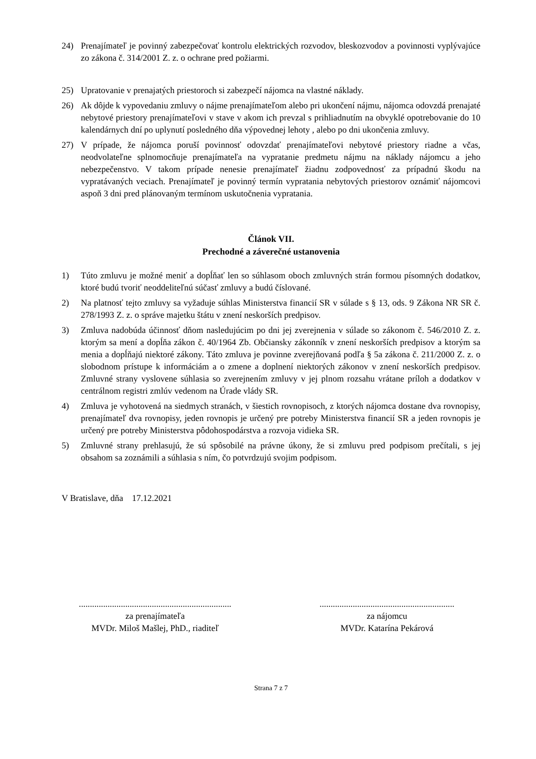24) Prenajímateľ je povinný zabezpečovať kontrolu elektrických rozvodov, bleskozvodov a povinnosti vyplývajúce zo zákona č. 314/2001 Z. z. o ochrane pred požiarmi.
25) Upratovanie v prenajatých priestoroch si zabezpečí nájomca na vlastné náklady.
26) Ak dôjde k vypovedaniu zmluvy o nájme prenajímateľom alebo pri ukončení nájmu, nájomca odovzdá prenajaté nebytové priestory prenajímateľovi v stave v akom ich prevzal s prihliadnutím na obvyklé opotrebovanie do 10 kalendárnych dní po uplynutí posledného dňa výpovednej lehoty , alebo po dni ukončenia zmluvy.
27) V prípade, že nájomca poruší povinnosť odovzdať prenajímateľovi nebytové priestory riadne a včas, neodvolateľne splnomocňuje prenajímateľa na vypratanie predmetu nájmu na náklady nájomcu a jeho nebezpečenstvo. V takom prípade nenesie prenajímateľ žiadnu zodpovednosť za prípadnú škodu na vypratávaných veciach. Prenajímateľ je povinný termín vypratania nebytových priestorov oznámiť nájomcovi aspoň 3 dni pred plánovaným termínom uskutočnenia vypratania.
Článok VII.
Prechodné a záverečné ustanovenia
1) Túto zmluvu je možné meniť a dopĺňať len so súhlasom oboch zmluvných strán formou písomných dodatkov, ktoré budú tvoriť neoddeliteľnú súčasť zmluvy a budú číslované.
2) Na platnosť tejto zmluvy sa vyžaduje súhlas Ministerstva financií SR v súlade s § 13, ods. 9 Zákona NR SR č. 278/1993 Z. z. o správe majetku štátu v znení neskorších predpisov.
3) Zmluva nadobúda účinnosť dňom nasledujúcim po dni jej zverejnenia v súlade so zákonom č. 546/2010 Z. z. ktorým sa mení a dopĺňa zákon č. 40/1964 Zb. Občiansky zákonník v znení neskorších predpisov a ktorým sa menia a dopĺňajú niektoré zákony. Táto zmluva je povinne zverejňovaná podľa § 5a zákona č. 211/2000 Z. z. o slobodnom prístupe k informáciám a o zmene a doplnení niektorých zákonov v znení neskorších predpisov. Zmluvné strany vyslovene súhlasia so zverejnením zmluvy v jej plnom rozsahu vrátane príloh a dodatkov v centrálnom registri zmlúv vedenom na Úrade vlády SR.
4) Zmluva je vyhotovená na siedmych stranách, v šiestich rovnopisoch, z ktorých nájomca dostane dva rovnopisy, prenajímateľ dva rovnopisy, jeden rovnopis je určený pre potreby Ministerstva financií SR a jeden rovnopis je určený pre potreby Ministerstva pôdohospodárstva a rozvoja vidieka SR.
5) Zmluvné strany prehlasujú, že sú spôsobilé na právne úkony, že si zmluvu pred podpisom prečítali, s jej obsahom sa zoznámili a súhlasia s ním, čo potvrdzujú svojim podpisom.
V Bratislave, dňa 17.12.2021
.....................................................................
za prenajímateľa
MVDr. Miloš Mašlej, PhD., riaditeľ
.............................................................
za nájomcu
MVDr. Katarína Pekárová
Strana 7 z 7